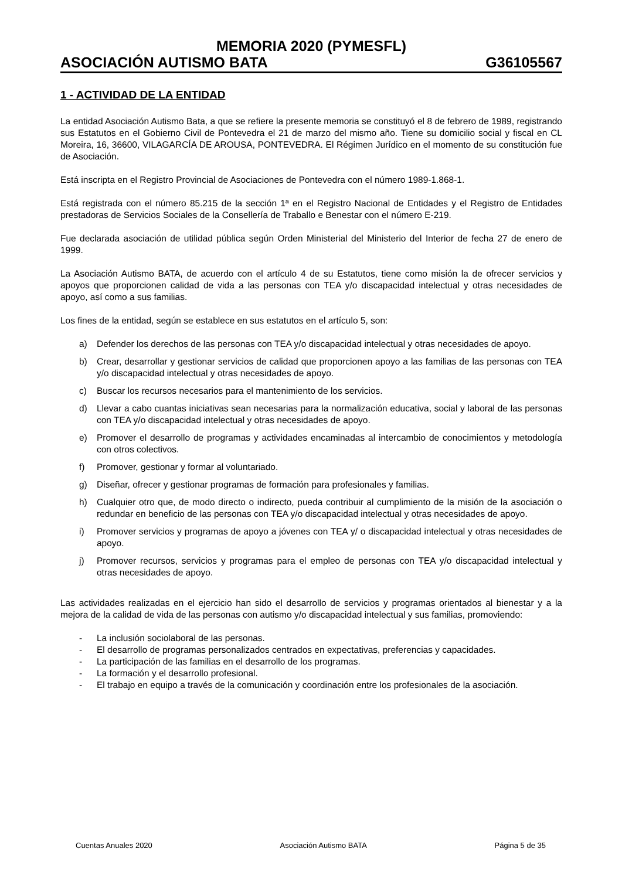MEMORIA 2020 (PYMESFL)
ASOCIACIÓN AUTISMO BATA G36105567
1 - ACTIVIDAD DE LA ENTIDAD
La entidad Asociación Autismo Bata, a que se refiere la presente memoria se constituyó el 8 de febrero de 1989, registrando sus Estatutos en el Gobierno Civil de Pontevedra el 21 de marzo del mismo año. Tiene su domicilio social y fiscal en CL Moreira, 16, 36600, VILAGARCÍA DE AROUSA, PONTEVEDRA. El Régimen Jurídico en el momento de su constitución fue de Asociación.
Está inscripta en el Registro Provincial de Asociaciones de Pontevedra con el número 1989-1.868-1.
Está registrada con el número 85.215 de la sección 1ª en el Registro Nacional de Entidades y el Registro de Entidades prestadoras de Servicios Sociales de la Consellería de Traballo e Benestar con el número E-219.
Fue declarada asociación de utilidad pública según Orden Ministerial del Ministerio del Interior de fecha 27 de enero de 1999.
La Asociación Autismo BATA, de acuerdo con el artículo 4 de su Estatutos, tiene como misión la de ofrecer servicios y apoyos que proporcionen calidad de vida a las personas con TEA y/o discapacidad intelectual y otras necesidades de apoyo, así como a sus familias.
Los fines de la entidad, según se establece en sus estatutos en el artículo 5, son:
a) Defender los derechos de las personas con TEA y/o discapacidad intelectual y otras necesidades de apoyo.
b) Crear, desarrollar y gestionar servicios de calidad que proporcionen apoyo a las familias de las personas con TEA y/o discapacidad intelectual y otras necesidades de apoyo.
c) Buscar los recursos necesarios para el mantenimiento de los servicios.
d) Llevar a cabo cuantas iniciativas sean necesarias para la normalización educativa, social y laboral de las personas con TEA y/o discapacidad intelectual y otras necesidades de apoyo.
e) Promover el desarrollo de programas y actividades encaminadas al intercambio de conocimientos y metodología con otros colectivos.
f) Promover, gestionar y formar al voluntariado.
g) Diseñar, ofrecer y gestionar programas de formación para profesionales y familias.
h) Cualquier otro que, de modo directo o indirecto, pueda contribuir al cumplimiento de la misión de la asociación o redundar en beneficio de las personas con TEA y/o discapacidad intelectual y otras necesidades de apoyo.
i) Promover servicios y programas de apoyo a jóvenes con TEA y/ o discapacidad intelectual y otras necesidades de apoyo.
j) Promover recursos, servicios y programas para el empleo de personas con TEA y/o discapacidad intelectual y otras necesidades de apoyo.
Las actividades realizadas en el ejercicio han sido el desarrollo de servicios y programas orientados al bienestar y a la mejora de la calidad de vida de las personas con autismo y/o discapacidad intelectual y sus familias, promoviendo:
- La inclusión sociolaboral de las personas.
- El desarrollo de programas personalizados centrados en expectativas, preferencias y capacidades.
- La participación de las familias en el desarrollo de los programas.
- La formación y el desarrollo profesional.
- El trabajo en equipo a través de la comunicación y coordinación entre los profesionales de la asociación.
Cuentas Anuales 2020 Asociación Autismo BATA Página 5 de 35